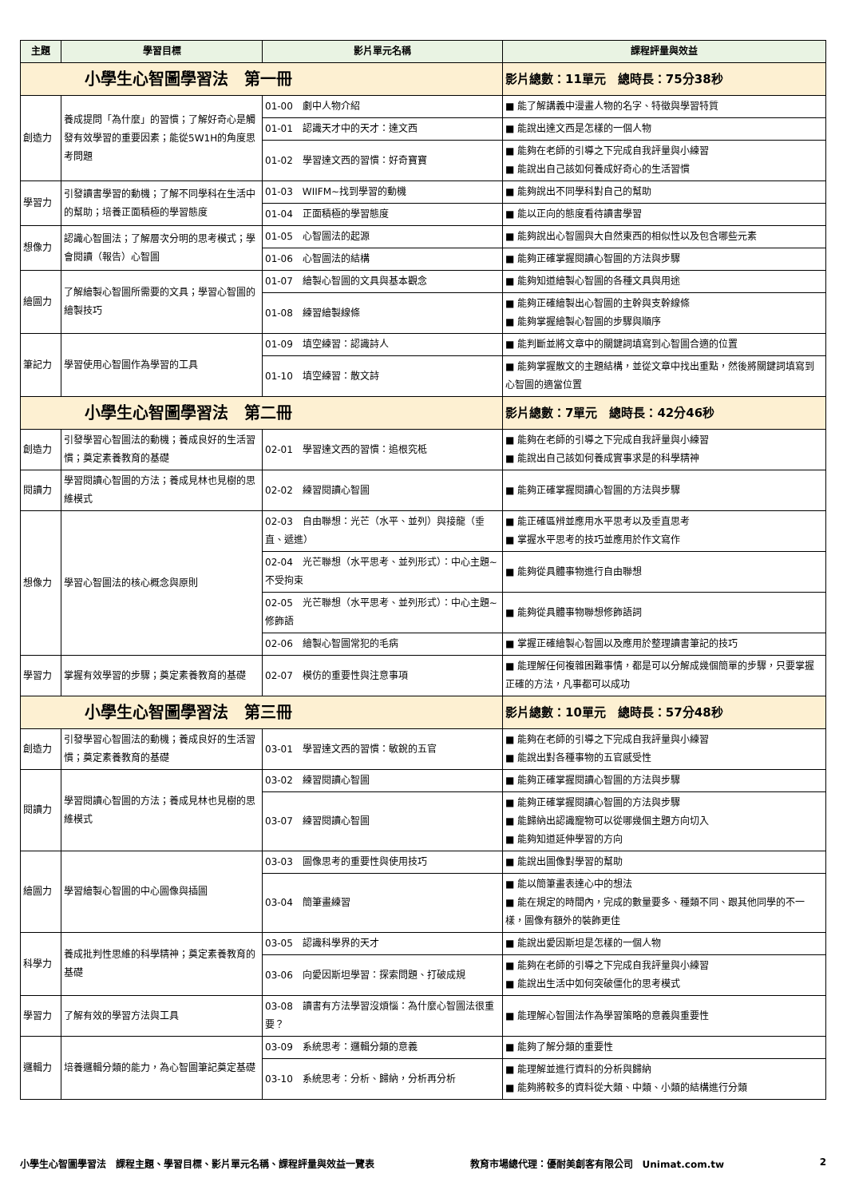| 主題 | 學習目標 | 影片單元名稱 | 課程評量與效益 |
| --- | --- | --- | --- |
| 小學生心智圖學習法 第一冊 | | | 影片總數：11單元 總時長：75分38秒 |
| 創造力 | 養成提問「為什麼」的習慣；了解好奇心是觸發有效學習的重要因素；能從5W1H的角度思考問題 | 01-00 劇中人物介紹 | ■ 能了解講義中漫畫人物的名字、特徵與學習特質 |
| | | 01-01 認識天才中的天才：達文西 | ■ 能說出達文西是怎樣的一個人物 |
| | | 01-02 學習達文西的習慣：好奇寶寶 | ■ 能夠在老師的引導之下完成自我評量與小練習 ■ 能說出自己該如何養成好奇心的生活習慣 |
| 學習力 | 引發讀書學習的動機；了解不同學科在生活中的幫助；培養正面積極的學習態度 | 01-03 WIIFM~找到學習的動機 | ■ 能夠說出不同學科對自己的幫助 |
| | | 01-04 正面積極的學習態度 | ■ 能以正向的態度看待讀書學習 |
| 想像力 | 認識心智圖法；了解層次分明的思考模式；學會閱讀（報告）心智圖 | 01-05 心智圖法的起源 | ■ 能夠說出心智圖與大自然東西的相似性以及包含哪些元素 |
| | | 01-06 心智圖法的結構 | ■ 能夠正確掌握閱讀心智圖的方法與步驟 |
| 繪圖力 | 了解繪製心智圖所需要的文具；學習心智圖的繪製技巧 | 01-07 繪製心智圖的文具與基本觀念 | ■ 能夠知道繪製心智圖的各種文具與用途 |
| | | 01-08 練習繪製線條 | ■ 能夠正確繪製出心智圖的主幹與支幹線條 ■ 能夠掌握繪製心智圖的步驟與順序 |
| 筆記力 | 學習使用心智圖作為學習的工具 | 01-09 填空練習：認識詩人 | ■ 能判斷並將文章中的關鍵詞填寫到心智圖合適的位置 |
| | | 01-10 填空練習：散文詩 | ■ 能夠掌握散文的主題結構，並從文章中找出重點，然後將關鍵詞填寫到心智圖的適當位置 |
| 小學生心智圖學習法 第二冊 | | | 影片總數：7單元 總時長：42分46秒 |
| 創造力 | 引發學習心智圖法的動機；養成良好的生活習慣；奠定素養教育的基礎 | 02-01 學習達文西的習慣：追根究柢 | ■ 能夠在老師的引導之下完成自我評量與小練習 ■ 能說出自己該如何養成實事求是的科學精神 |
| 閱讀力 | 學習閱讀心智圖的方法；養成見林也見樹的思維模式 | 02-02 練習閱讀心智圖 | ■ 能夠正確掌握閱讀心智圖的方法與步驟 |
| 想像力 | 學習心智圖法的核心概念與原則 | 02-03 自由聯想：光芒（水平、並列）與接龍（垂直、遞進） | ■ 能正確區辨並應用水平思考以及垂直思考 ■ 掌握水平思考的技巧並應用於作文寫作 |
| | | 02-04 光芒聯想（水平思考、並列形式）：中心主題~不受拘束 | ■ 能夠從具體事物進行自由聯想 |
| | | 02-05 光芒聯想（水平思考、並列形式）：中心主題~修飾語 | ■ 能夠從具體事物聯想修飾語詞 |
| | | 02-06 繪製心智圖常犯的毛病 | ■ 掌握正確繪製心智圖以及應用於整理讀書筆記的技巧 |
| 學習力 | 掌握有效學習的步驟；奠定素養教育的基礎 | 02-07 模仿的重要性與注意事項 | ■ 能理解任何複雜困難事情，都是可以分解成幾個簡單的步驟，只要掌握正確的方法，凡事都可以成功 |
| 小學生心智圖學習法 第三冊 | | | 影片總數：10單元 總時長：57分48秒 |
| 創造力 | 引發學習心智圖法的動機；養成良好的生活習慣；奠定素養教育的基礎 | 03-01 學習達文西的習慣：敏銳的五官 | ■ 能夠在老師的引導之下完成自我評量與小練習 ■ 能說出對各種事物的五官感受性 |
| 閱讀力 | 學習閱讀心智圖的方法；養成見林也見樹的思維模式 | 03-02 練習閱讀心智圖 | ■ 能夠正確掌握閱讀心智圖的方法與步驟 |
| | | 03-07 練習閱讀心智圖 | ■ 能夠正確掌握閱讀心智圖的方法與步驟 ■ 能歸納出認識寵物可以從哪幾個主題方向切入 ■ 能夠知道延伸學習的方向 |
| 繪圖力 | 學習繪製心智圖的中心圖像與插圖 | 03-03 圖像思考的重要性與使用技巧 | ■ 能說出圖像對學習的幫助 |
| | | 03-04 簡筆畫練習 | ■ 能以簡筆畫表達心中的想法 ■ 能在規定的時間內，完成的數量要多、種類不同、跟其他同學的不一樣，圖像有額外的裝飾更佳 |
| 科學力 | 養成批判性思維的科學精神；奠定素養教育的基礎 | 03-05 認識科學界的天才 | ■ 能說出愛因斯坦是怎樣的一個人物 |
| | | 03-06 向愛因斯坦學習：探索問題、打破成規 | ■ 能夠在老師的引導之下完成自我評量與小練習 ■ 能說出生活中如何突破僵化的思考模式 |
| 學習力 | 了解有效的學習方法與工具 | 03-08 讀書有方法學習沒煩惱：為什麼心智圖法很重要？ | ■ 能理解心智圖法作為學習策略的意義與重要性 |
| 邏輯力 | 培養邏輯分類的能力，為心智圖筆記奠定基礎 | 03-09 系統思考：邏輯分類的意義 | ■ 能夠了解分類的重要性 |
| | | 03-10 系統思考：分析、歸納，分析再分析 | ■ 能理解並進行資料的分析與歸納 ■ 能夠將較多的資料從大類、中類、小類的結構進行分類 |
小學生心智圖學習法　課程主題、學習目標、影片單元名稱、課程評量與效益一覽表 教育市場總代理：優耐美創客有限公司　Unimat.com.tw 2